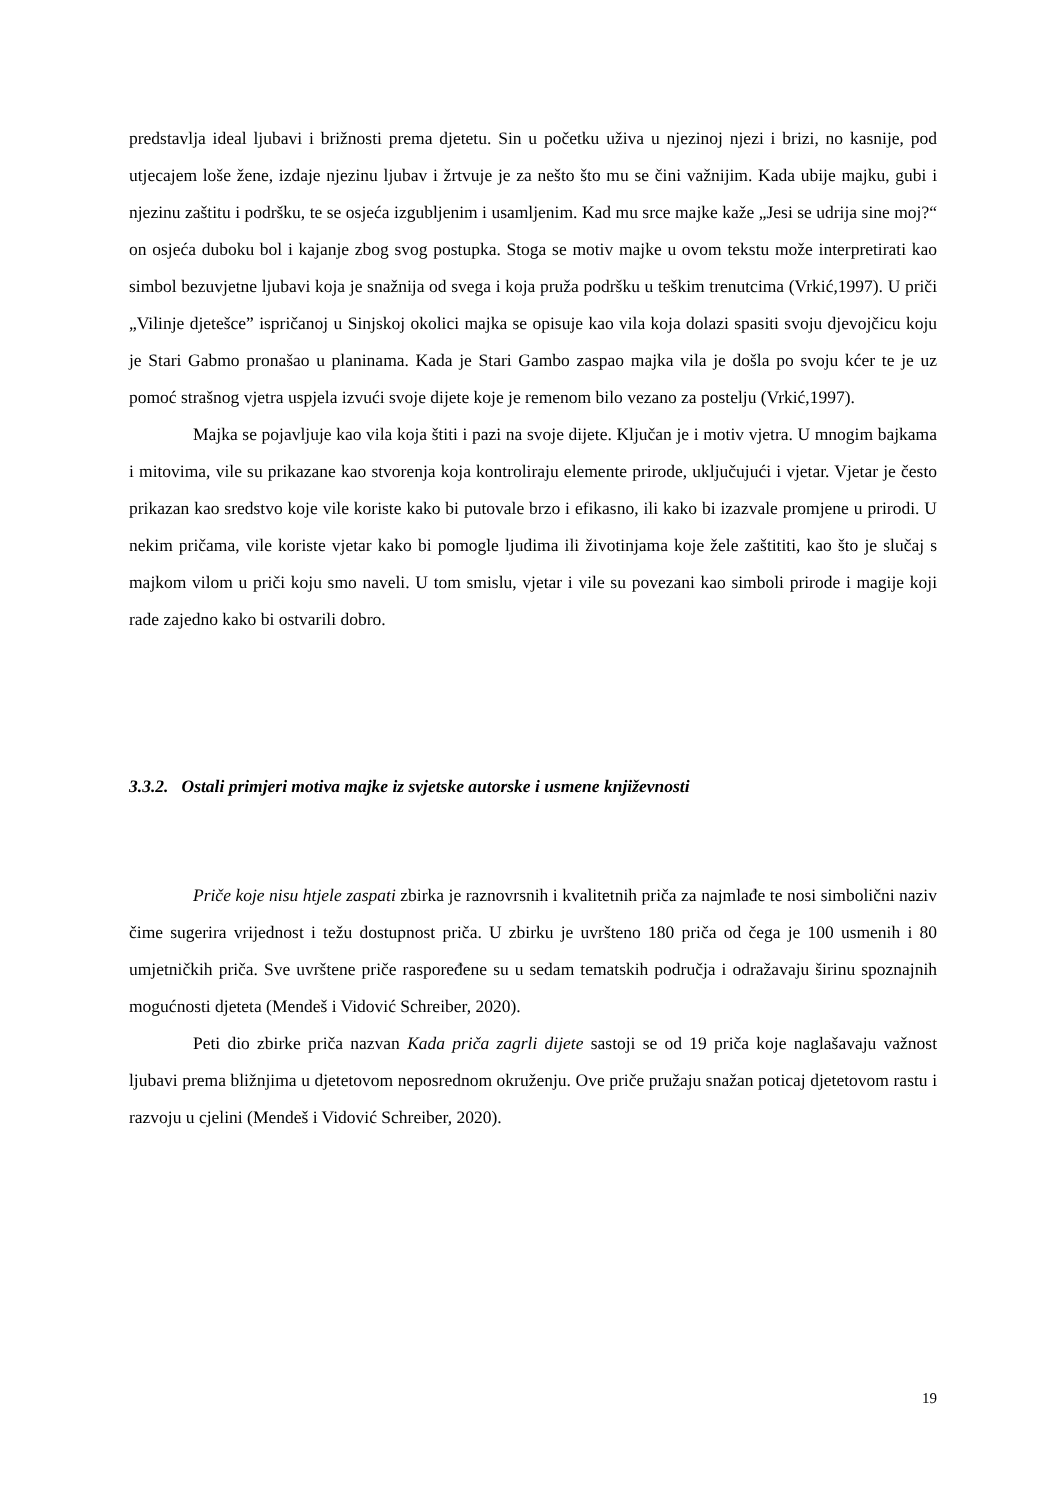predstavlja ideal ljubavi i brižnosti prema djetetu. Sin u početku uživa u njezinoj njezi i brizi, no kasnije, pod utjecajem loše žene, izdaje njezinu ljubav i žrtvuje je za nešto što mu se čini važnijim. Kada ubije majku, gubi i njezinu zaštitu i podršku, te se osjeća izgubljenim i usamljenim. Kad mu srce majke kaže „Jesi se udrija sine moj?“ on osjeća duboku bol i kajanje zbog svog postupka. Stoga se motiv majke u ovom tekstu može interpretirati kao simbol bezuvjetne ljubavi koja je snažnija od svega i koja pruža podršku u teškim trenutcima (Vrkić,1997). U priči „Vilinje djetešce” ispričanoj u Sinjskoj okolici majka se opisuje kao vila koja dolazi spasiti svoju djevojčicu koju je Stari Gabmo pronašao u planinama. Kada je Stari Gambo zaspao majka vila je došla po svoju kćer te je uz pomoć strašnog vjetra uspjela izvući svoje dijete koje je remenom bilo vezano za postelju (Vrkić,1997).
Majka se pojavljuje kao vila koja štiti i pazi na svoje dijete. Ključan je i motiv vjetra. U mnogim bajkama i mitovima, vile su prikazane kao stvorenja koja kontroliraju elemente prirode, uključujući i vjetar. Vjetar je često prikazan kao sredstvo koje vile koriste kako bi putovale brzo i efikasno, ili kako bi izazvale promjene u prirodi. U nekim pričama, vile koriste vjetar kako bi pomogle ljudima ili životinjama koje žele zaštititi, kao što je slučaj s majkom vilom u priči koju smo naveli. U tom smislu, vjetar i vile su povezani kao simboli prirode i magije koji rade zajedno kako bi ostvarili dobro.
3.3.2. Ostali primjeri motiva majke iz svjetske autorske i usmene književnosti
Priče koje nisu htjele zaspati zbirka je raznovrsnih i kvalitetnih priča za najmlađe te nosi simbolični naziv čime sugerira vrijednost i težu dostupnost priča. U zbirku je uvršteno 180 priča od čega je 100 usmenih i 80 umjetničkih priča. Sve uvrštene priče raspoređene su u sedam tematskih područja i odražavaju širinu spoznajnih mogućnosti djeteta (Mendeš i Vidović Schreiber, 2020).
Peti dio zbirke priča nazvan Kada priča zagrli dijete sastoji se od 19 priča koje naglašavaju važnost ljubavi prema bližnjima u djetetovom neposrednom okruženju. Ove priče pružaju snažan poticaj djetetovom rastu i razvoju u cjelini (Mendeš i Vidović Schreiber, 2020).
19